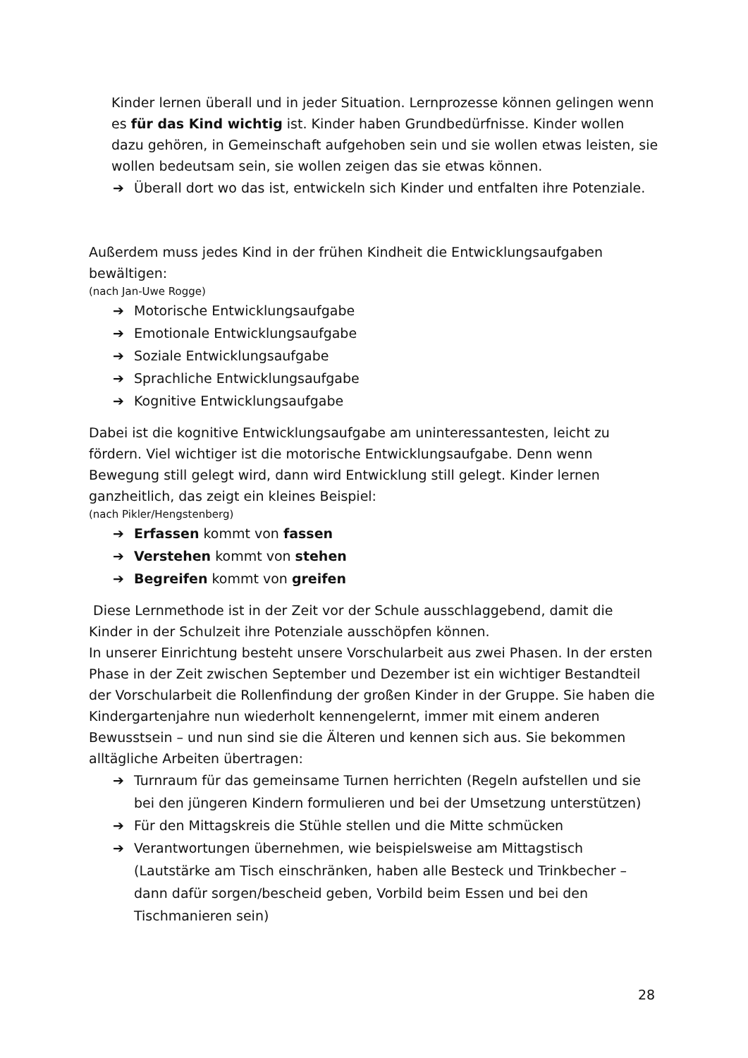Kinder lernen überall und in jeder Situation. Lernprozesse können gelingen wenn es für das Kind wichtig ist. Kinder haben Grundbedürfnisse. Kinder wollen dazu gehören, in Gemeinschaft aufgehoben sein und sie wollen etwas leisten, sie wollen bedeutsam sein, sie wollen zeigen das sie etwas können.
➔ Überall dort wo das ist, entwickeln sich Kinder und entfalten ihre Potenziale.
Außerdem muss jedes Kind in der frühen Kindheit die Entwicklungsaufgaben bewältigen:
(nach Jan-Uwe Rogge)
➔ Motorische Entwicklungsaufgabe
➔ Emotionale Entwicklungsaufgabe
➔ Soziale Entwicklungsaufgabe
➔ Sprachliche Entwicklungsaufgabe
➔ Kognitive Entwicklungsaufgabe
Dabei ist die kognitive Entwicklungsaufgabe am uninteressantesten, leicht zu fördern. Viel wichtiger ist die motorische Entwicklungsaufgabe. Denn wenn Bewegung still gelegt wird, dann wird Entwicklung still gelegt. Kinder lernen ganzheitlich, das zeigt ein kleines Beispiel:
(nach Pikler/Hengstenberg)
➔ Erfassen kommt von fassen
➔ Verstehen kommt von stehen
➔ Begreifen kommt von greifen
Diese Lernmethode ist in der Zeit vor der Schule ausschlaggebend, damit die Kinder in der Schulzeit ihre Potenziale ausschöpfen können.
In unserer Einrichtung besteht unsere Vorschularbeit aus zwei Phasen. In der ersten Phase in der Zeit zwischen September und Dezember ist ein wichtiger Bestandteil der Vorschularbeit die Rollenfindung der großen Kinder in der Gruppe. Sie haben die Kindergartenjahre nun wiederholt kennengelernt, immer mit einem anderen Bewusstsein – und nun sind sie die Älteren und kennen sich aus. Sie bekommen alltägliche Arbeiten übertragen:
➔ Turnraum für das gemeinsame Turnen herrichten (Regeln aufstellen und sie bei den jüngeren Kindern formulieren und bei der Umsetzung unterstützen)
➔ Für den Mittagskreis die Stühle stellen und die Mitte schmücken
➔ Verantwortungen übernehmen, wie beispielsweise am Mittagstisch (Lautstärke am Tisch einschränken, haben alle Besteck und Trinkbecher – dann dafür sorgen/bescheid geben, Vorbild beim Essen und bei den Tischmanieren sein)
28